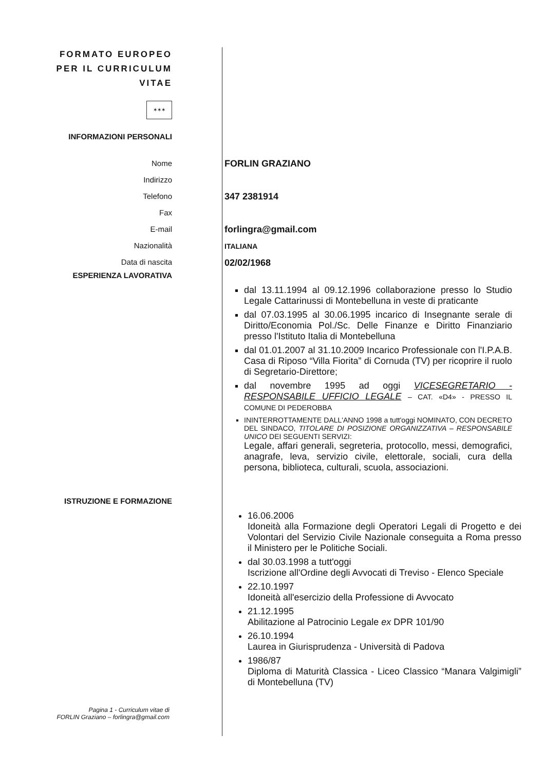FORMATO EUROPEO
PER IL CURRICULUM
VITAE
✶✶✶
INFORMAZIONI PERSONALI
Nome
Indirizzo
Telefono
Fax
E-mail
Nazionalità
Data di nascita
FORLIN GRAZIANO
347 2381914
forlingra@gmail.com
ITALIANA
02/02/1968
ESPERIENZA LAVORATIVA
dal 13.11.1994 al 09.12.1996 collaborazione presso lo Studio Legale Cattarinussi di Montebelluna in veste di praticante
dal 07.03.1995 al 30.06.1995 incarico di Insegnante serale di Diritto/Economia Pol./Sc. Delle Finanze e Diritto Finanziario presso l'Istituto Italia di Montebelluna
dal 01.01.2007 al 31.10.2009 Incarico Professionale con l'I.P.A.B. Casa di Riposo “Villa Fiorita” di Cornuda (TV) per ricoprire il ruolo di Segretario-Direttore;
dal novembre 1995 ad oggi VICESEGRETARIO - RESPONSABILE UFFICIO LEGALE – CAT. «D4» - PRESSO IL COMUNE DI PEDEROBBA
ININTERROTTAMENTE DALL'ANNO 1998 a tutt'oggi NOMINATO, CON DECRETO DEL SINDACO, TITOLARE DI POSIZIONE ORGANIZZATIVA – RESPONSABILE UNICO DEI SEGUENTI SERVIZI:
Legale, affari generali, segreteria, protocollo, messi, demografici, anagrafe, leva, servizio civile, elettorale, sociali, cura della persona, biblioteca, culturali, scuola, associazioni.
ISTRUZIONE E FORMAZIONE
16.06.2006
Idoneità alla Formazione degli Operatori Legali di Progetto e dei Volontari del Servizio Civile Nazionale conseguita a Roma presso il Ministero per le Politiche Sociali.
dal 30.03.1998 a tutt'oggi
Iscrizione all'Ordine degli Avvocati di Treviso - Elenco Speciale
22.10.1997
Idoneità all'esercizio della Professione di Avvocato
21.12.1995
Abilitazione al Patrocinio Legale ex DPR 101/90
26.10.1994
Laurea in Giurisprudenza - Università di Padova
1986/87
Diploma di Maturità Classica - Liceo Classico “Manara Valgimigli” di Montebelluna (TV)
Pagina 1 - Curriculum vitae di
FORLIN Graziano – forlingra@gmail.com